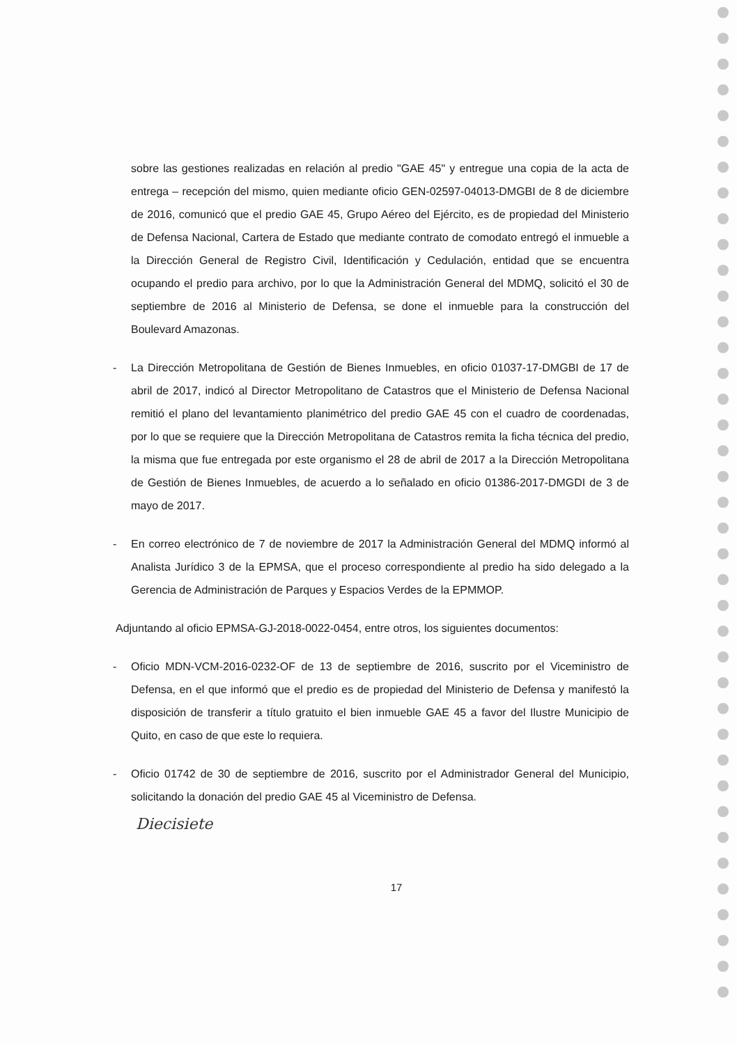sobre las gestiones realizadas en relación al predio "GAE 45" y entregue una copia de la acta de entrega – recepción del mismo, quien mediante oficio GEN-02597-04013-DMGBI de 8 de diciembre de 2016, comunicó que el predio GAE 45, Grupo Aéreo del Ejército, es de propiedad del Ministerio de Defensa Nacional, Cartera de Estado que mediante contrato de comodato entregó el inmueble a la Dirección General de Registro Civil, Identificación y Cedulación, entidad que se encuentra ocupando el predio para archivo, por lo que la Administración General del MDMQ, solicitó el 30 de septiembre de 2016 al Ministerio de Defensa, se done el inmueble para la construcción del Boulevard Amazonas.
- La Dirección Metropolitana de Gestión de Bienes Inmuebles, en oficio 01037-17-DMGBI de 17 de abril de 2017, indicó al Director Metropolitano de Catastros que el Ministerio de Defensa Nacional remitió el plano del levantamiento planimétrico del predio GAE 45 con el cuadro de coordenadas, por lo que se requiere que la Dirección Metropolitana de Catastros remita la ficha técnica del predio, la misma que fue entregada por este organismo el 28 de abril de 2017 a la Dirección Metropolitana de Gestión de Bienes Inmuebles, de acuerdo a lo señalado en oficio 01386-2017-DMGDI de 3 de mayo de 2017.
- En correo electrónico de 7 de noviembre de 2017 la Administración General del MDMQ informó al Analista Jurídico 3 de la EPMSA, que el proceso correspondiente al predio ha sido delegado a la Gerencia de Administración de Parques y Espacios Verdes de la EPMMOP.
Adjuntando al oficio EPMSA-GJ-2018-0022-0454, entre otros, los siguientes documentos:
- Oficio MDN-VCM-2016-0232-OF de 13 de septiembre de 2016, suscrito por el Viceministro de Defensa, en el que informó que el predio es de propiedad del Ministerio de Defensa y manifestó la disposición de transferir a título gratuito el bien inmueble GAE 45 a favor del Ilustre Municipio de Quito, en caso de que este lo requiera.
- Oficio 01742 de 30 de septiembre de 2016, suscrito por el Administrador General del Municipio, solicitando la donación del predio GAE 45 al Viceministro de Defensa.
Diecisiete
17